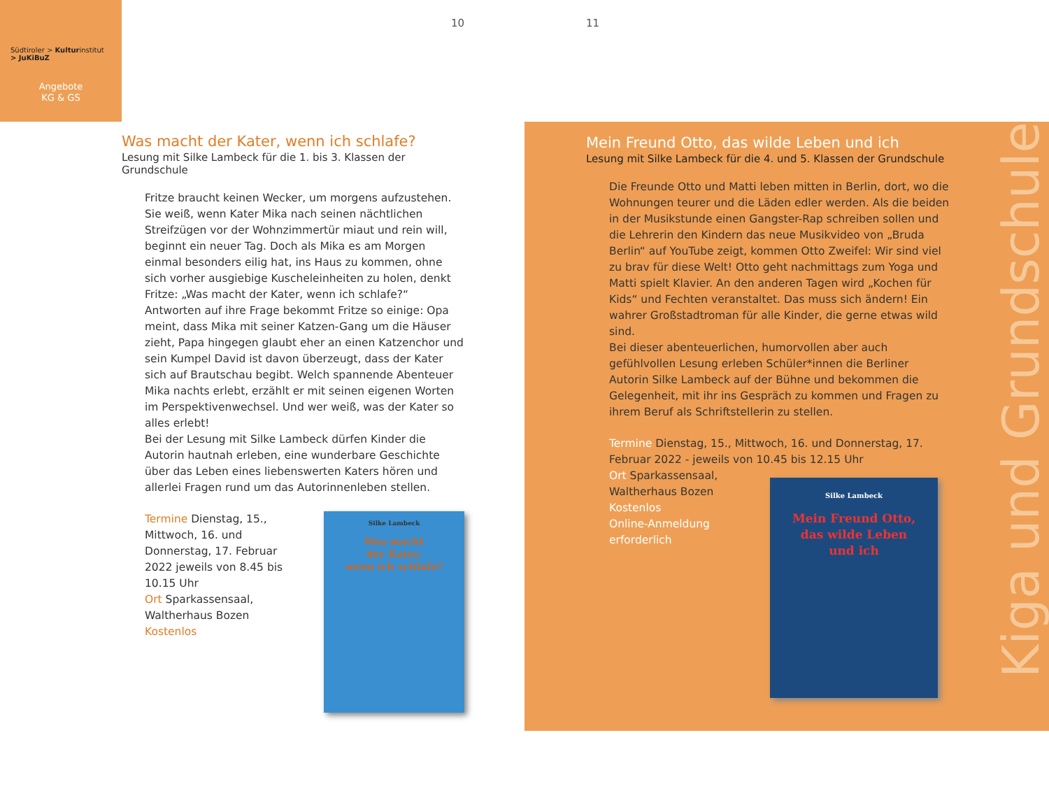Südtiroler > Kulturinstitut
> JuKiBuZ
Angebote
KG & GS
10 11
Was macht der Kater, wenn ich schlafe?
Lesung mit Silke Lambeck für die 1. bis 3. Klassen der Grundschule
Fritze braucht keinen Wecker, um morgens aufzustehen. Sie weiß, wenn Kater Mika nach seinen nächtlichen Streifzügen vor der Wohnzimmertür miaut und rein will, beginnt ein neuer Tag. Doch als Mika es am Morgen einmal besonders eilig hat, ins Haus zu kommen, ohne sich vorher ausgiebige Kuscheleinheiten zu holen, denkt Fritze: „Was macht der Kater, wenn ich schlafe?“ Antworten auf ihre Frage bekommt Fritze so einige: Opa meint, dass Mika mit seiner Katzen-Gang um die Häuser zieht, Papa hingegen glaubt eher an einen Katzenchor und sein Kumpel David ist davon überzeugt, dass der Kater sich auf Brautschau begibt. Welch spannende Abenteuer Mika nachts erlebt, erzählt er mit seinen eigenen Worten im Perspektivenwechsel. Und wer weiß, was der Kater so alles erlebt!
Bei der Lesung mit Silke Lambeck dürfen Kinder die Autorin hautnah erleben, eine wunderbare Geschichte über das Leben eines liebenswerten Katers hören und allerlei Fragen rund um das Autorinnenleben stellen.
Termine Dienstag, 15., Mittwoch, 16. und Donnerstag, 17. Februar 2022 jeweils von 8.45 bis 10.15 Uhr
Ort Sparkassensaal, Waltherhaus Bozen
Kostenlos
Silke Lambeck
Was macht
der Kater,
wenn ich schlafe?
Mein Freund Otto, das wilde Leben und ich
Lesung mit Silke Lambeck für die 4. und 5. Klassen der Grundschule
Die Freunde Otto und Matti leben mitten in Berlin, dort, wo die Wohnungen teurer und die Läden edler werden. Als die beiden in der Musikstunde einen Gangster-Rap schreiben sollen und die Lehrerin den Kindern das neue Musikvideo von „Bruda Berlin“ auf YouTube zeigt, kommen Otto Zweifel: Wir sind viel zu brav für diese Welt! Otto geht nachmittags zum Yoga und Matti spielt Klavier. An den anderen Tagen wird „Kochen für Kids“ und Fechten veranstaltet. Das muss sich ändern! Ein wahrer Großstadtroman für alle Kinder, die gerne etwas wild sind.
Bei dieser abenteuerlichen, humorvollen aber auch gefühlvollen Lesung erleben Schüler*innen die Berliner Autorin Silke Lambeck auf der Bühne und bekommen die Gelegenheit, mit ihr ins Gespräch zu kommen und Fragen zu ihrem Beruf als Schriftstellerin zu stellen.
Termine Dienstag, 15., Mittwoch, 16. und Donnerstag, 17. Februar 2022 - jeweils von 10.45 bis 12.15 Uhr
Ort Sparkassensaal, Waltherhaus Bozen
Kostenlos
Online-Anmeldung erforderlich
Silke Lambeck
Mein Freund Otto,
das wilde Leben
und ich
Kiga und Grundschule